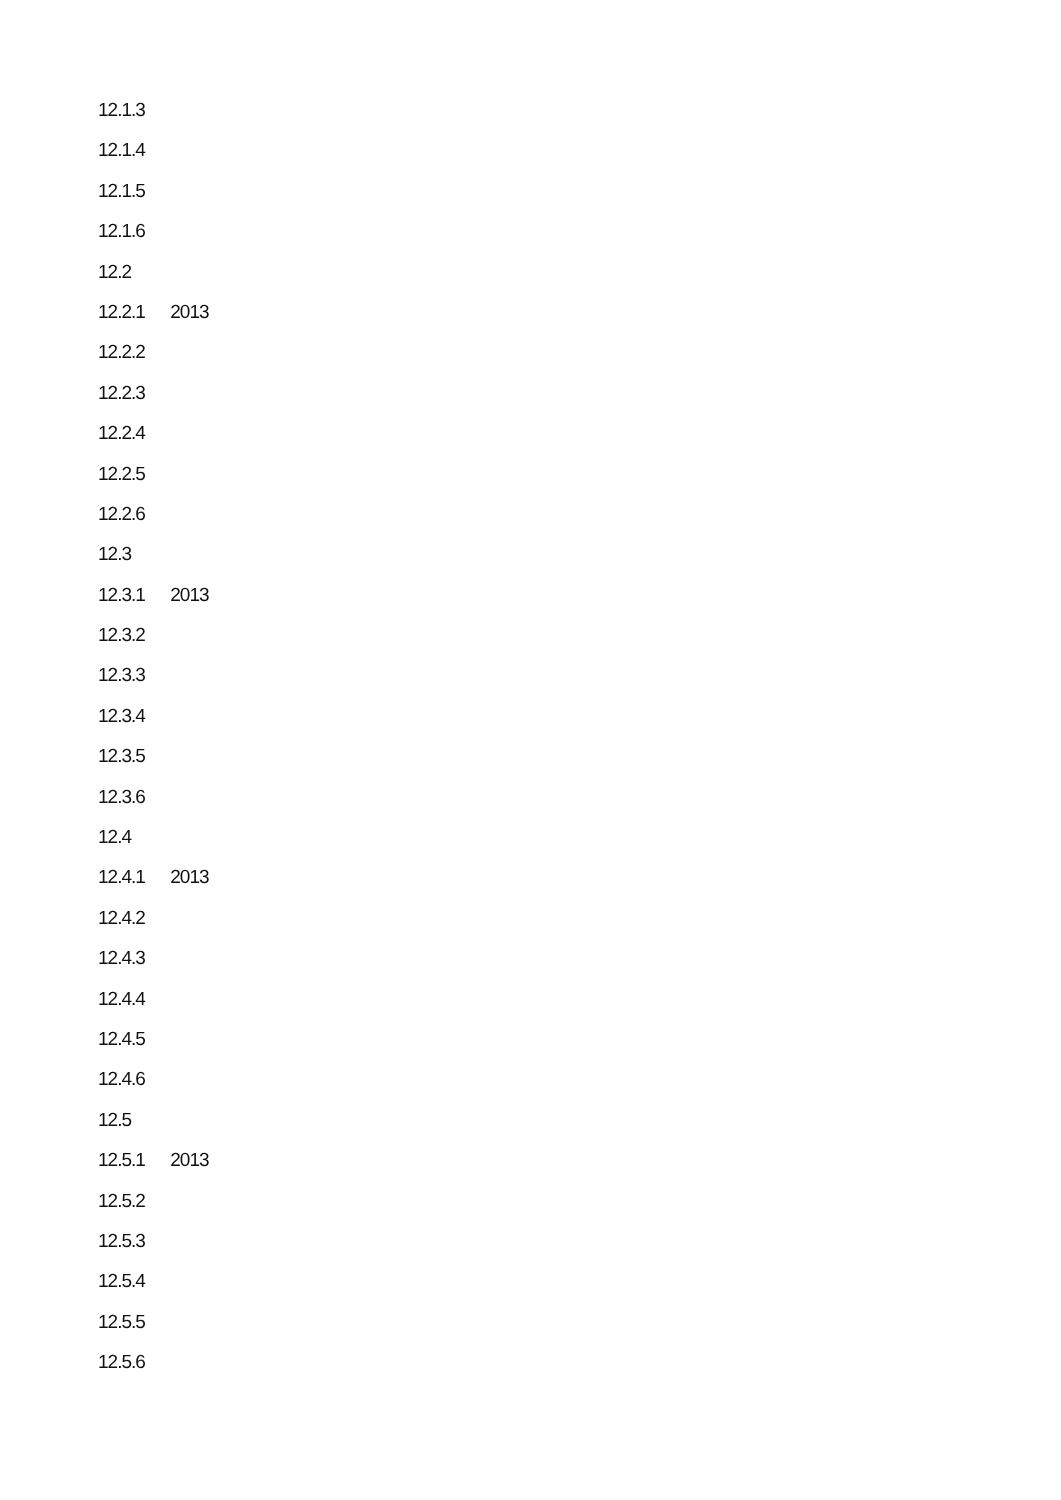12.1.3
12.1.4
12.1.5
12.1.6
12.2
12.2.1 2013
12.2.2
12.2.3
12.2.4
12.2.5
12.2.6
12.3
12.3.1 2013
12.3.2
12.3.3
12.3.4
12.3.5
12.3.6
12.4
12.4.1 2013
12.4.2
12.4.3
12.4.4
12.4.5
12.4.6
12.5
12.5.1 2013
12.5.2
12.5.3
12.5.4
12.5.5
12.5.6